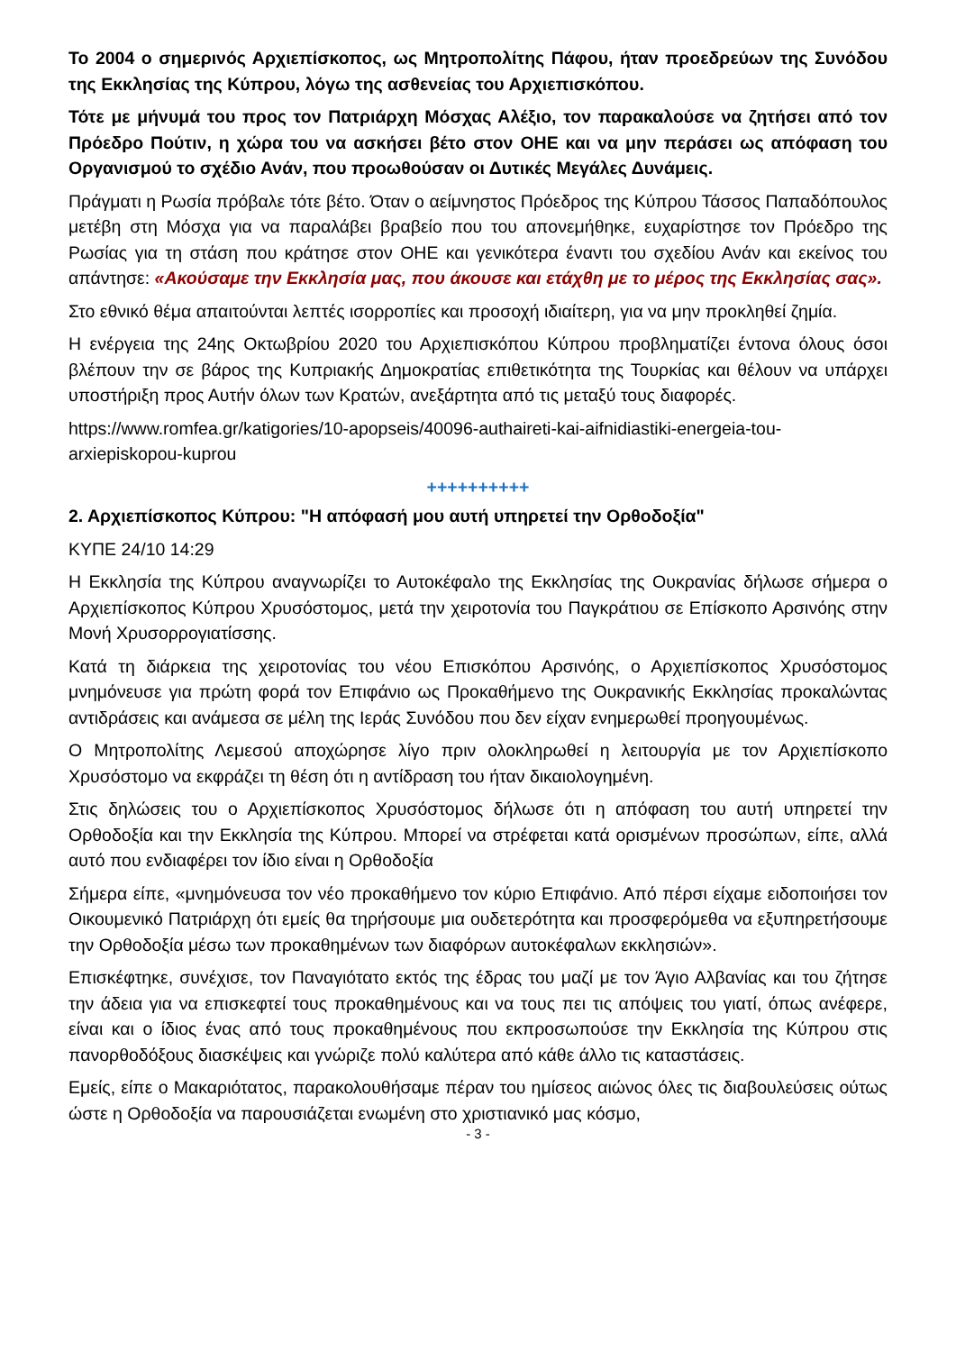Το 2004 ο σημερινός Αρχιεπίσκοπος, ως Μητροπολίτης Πάφου, ήταν προεδρεύων της Συνόδου της Εκκλησίας της Κύπρου, λόγω της ασθενείας του Αρχιεπισκόπου.
Τότε με μήνυμά του προς τον Πατριάρχη Μόσχας Αλέξιο, τον παρακαλούσε να ζητήσει από τον Πρόεδρο Πούτιν, η χώρα του να ασκήσει βέτο στον ΟΗΕ και να μην περάσει ως απόφαση του Οργανισμού το σχέδιο Ανάν, που προωθούσαν οι Δυτικές Μεγάλες Δυνάμεις.
Πράγματι η Ρωσία πρόβαλε τότε βέτο. Όταν ο αείμνηστος Πρόεδρος της Κύπρου Τάσσος Παπαδόπουλος μετέβη στη Μόσχα για να παραλάβει βραβείο που του απονεμήθηκε, ευχαρίστησε τον Πρόεδρο της Ρωσίας για τη στάση που κράτησε στον ΟΗΕ και γενικότερα έναντι του σχεδίου Ανάν και εκείνος του απάντησε: «Ακούσαμε την Εκκλησία μας, που άκουσε και ετάχθη με το μέρος της Εκκλησίας σας».
Στο εθνικό θέμα απαιτούνται λεπτές ισορροπίες και προσοχή ιδιαίτερη, για να μην προκληθεί ζημία.
Η ενέργεια της 24ης Οκτωβρίου 2020 του Αρχιεπισκόπου Κύπρου προβληματίζει έντονα όλους όσοι βλέπουν την σε βάρος της Κυπριακής Δημοκρατίας επιθετικότητα της Τουρκίας και θέλουν να υπάρχει υποστήριξη προς Αυτήν όλων των Κρατών, ανεξάρτητα από τις μεταξύ τους διαφορές.
https://www.romfea.gr/katigories/10-apopseis/40096-authaireti-kai-aifnidiastiki-energeia-tou-arxiepiskopou-kuprou
++++++++++
2. Αρχιεπίσκοπος Κύπρου: "Η απόφασή μου αυτή υπηρετεί την Ορθοδοξία"
ΚΥΠΕ 24/10 14:29
Η Εκκλησία της Κύπρου αναγνωρίζει το Αυτοκέφαλο της Εκκλησίας της Ουκρανίας δήλωσε σήμερα ο Αρχιεπίσκοπος Κύπρου Χρυσόστομος, μετά την χειροτονία του Παγκράτιου σε Επίσκοπο Αρσινόης στην Μονή Χρυσορρογιατίσσης.
Κατά τη διάρκεια της χειροτονίας του νέου Επισκόπου Αρσινόης, ο Αρχιεπίσκοπος Χρυσόστομος μνημόνευσε για πρώτη φορά τον Επιφάνιο ως Προκαθήμενο της Ουκρανικής Εκκλησίας προκαλώντας αντιδράσεις και ανάμεσα σε μέλη της Ιεράς Συνόδου που δεν είχαν ενημερωθεί προηγουμένως.
Ο Μητροπολίτης Λεμεσού αποχώρησε λίγο πριν ολοκληρωθεί η λειτουργία με τον Αρχιεπίσκοπο Χρυσόστομο να εκφράζει τη θέση ότι η αντίδραση του ήταν δικαιολογημένη.
Στις δηλώσεις του ο Αρχιεπίσκοπος Χρυσόστομος δήλωσε ότι η απόφαση του αυτή υπηρετεί την Ορθοδοξία και την Εκκλησία της Κύπρου. Μπορεί να στρέφεται κατά ορισμένων προσώπων, είπε, αλλά αυτό που ενδιαφέρει τον ίδιο είναι η Ορθοδοξία
Σήμερα είπε, «μνημόνευσα τον νέο προκαθήμενο τον κύριο Επιφάνιο. Από πέρσι είχαμε ειδοποιήσει τον Οικουμενικό Πατριάρχη ότι εμείς θα τηρήσουμε μια ουδετερότητα και προσφερόμεθα να εξυπηρετήσουμε την Ορθοδοξία μέσω των προκαθημένων των διαφόρων αυτοκέφαλων εκκλησιών».
Επισκέφτηκε, συνέχισε, τον Παναγιότατο εκτός της έδρας του μαζί με τον Άγιο Αλβανίας και του ζήτησε την άδεια για να επισκεφτεί τους προκαθημένους και να τους πει τις απόψεις του γιατί, όπως ανέφερε, είναι και ο ίδιος ένας από τους προκαθημένους που εκπροσωπούσε την Εκκλησία της Κύπρου στις πανορθοδόξους διασκέψεις και γνώριζε πολύ καλύτερα από κάθε άλλο τις καταστάσεις.
Εμείς, είπε ο Μακαριότατος, παρακολουθήσαμε πέραν του ημίσεος αιώνος όλες τις διαβουλεύσεις ούτως ώστε η Ορθοδοξία να παρουσιάζεται ενωμένη στο χριστιανικό μας κόσμο,
- 3 -